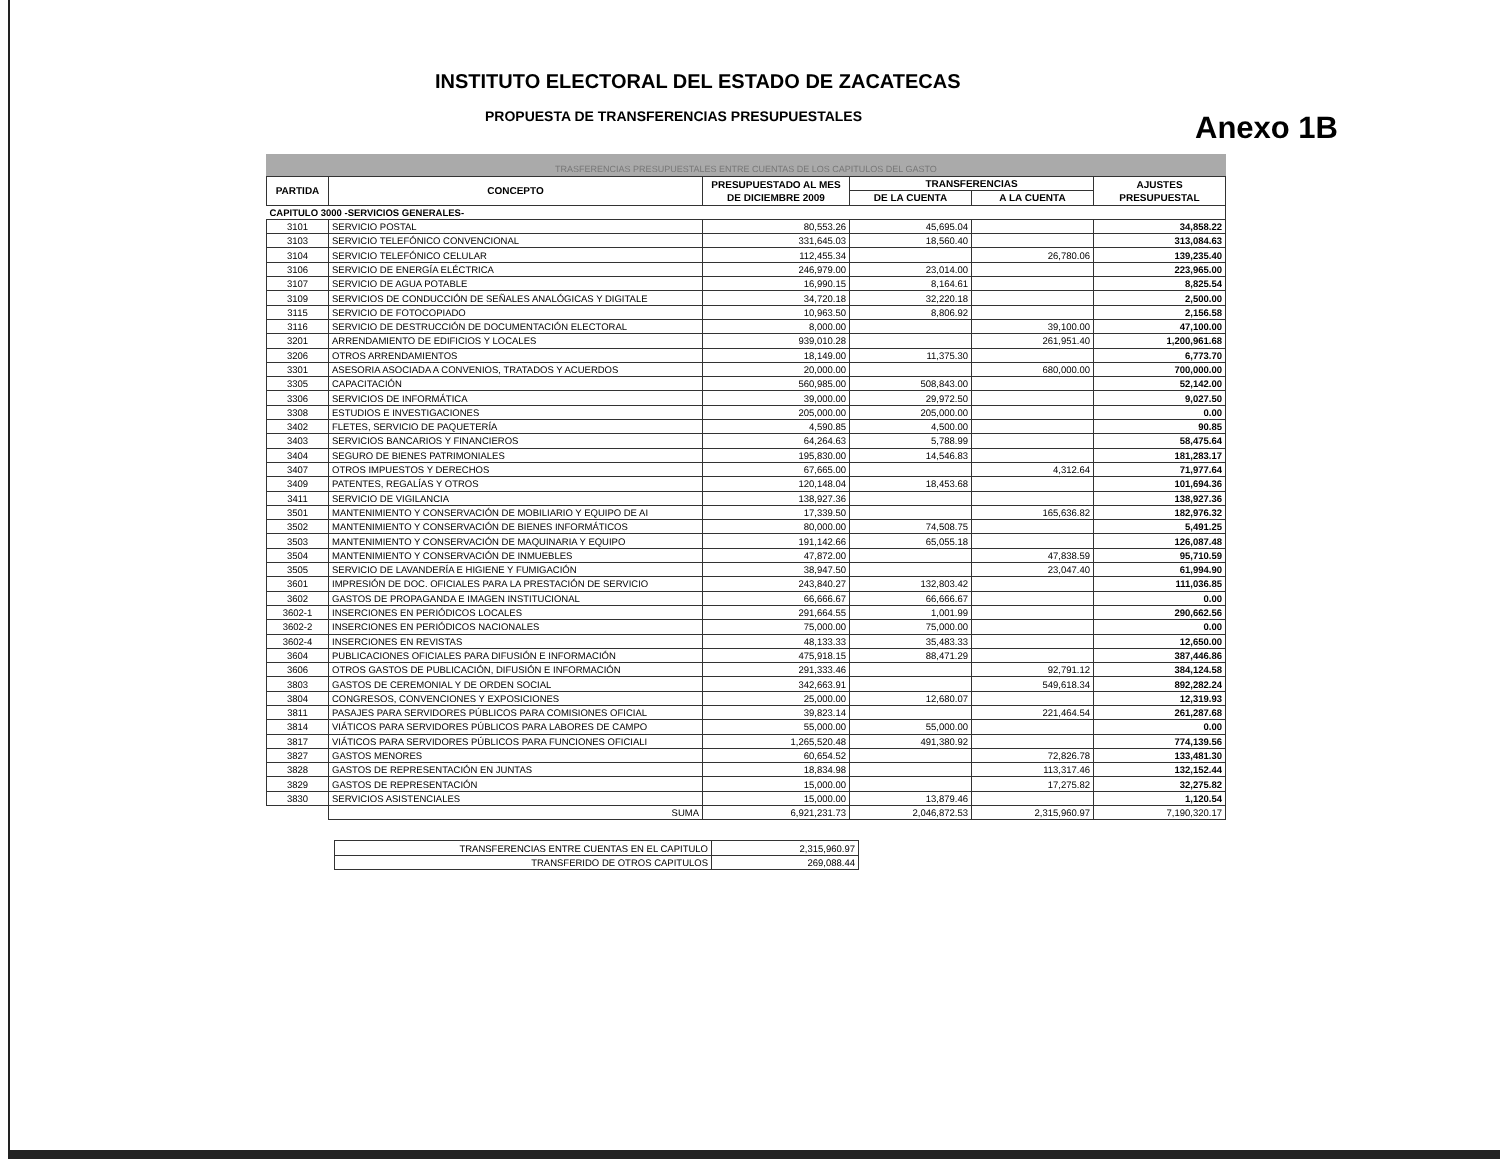INSTITUTO ELECTORAL DEL ESTADO DE ZACATECAS
PROPUESTA DE TRANSFERENCIAS PRESUPUESTALES
Anexo 1B
TRASFERENCIAS PRESUPUESTALES ENTRE CUENTAS DE LOS CAPITULOS DEL GASTO
| PARTIDA | CONCEPTO | PRESUPUESTADO AL MES DE DICIEMBRE 2009 | TRANSFERENCIAS | | AJUSTES PRESUPUESTAL |
| --- | --- | --- | --- | --- | --- |
| | | | DE LA CUENTA | A LA CUENTA | |
| CAPITULO 3000 -SERVICIOS GENERALES- | | | | | |
| 3101 | SERVICIO POSTAL | 80,553.26 | 45,695.04 | | 34,858.22 |
| 3103 | SERVICIO TELEFÓNICO CONVENCIONAL | 331,645.03 | 18,560.40 | | 313,084.63 |
| 3104 | SERVICIO TELEFÓNICO CELULAR | 112,455.34 | | 26,780.06 | 139,235.40 |
| 3106 | SERVICIO DE ENERGÍA ELÉCTRICA | 246,979.00 | 23,014.00 | | 223,965.00 |
| 3107 | SERVICIO DE AGUA POTABLE | 16,990.15 | 8,164.61 | | 8,825.54 |
| 3109 | SERVICIOS DE CONDUCCIÓN DE SEÑALES ANALÓGICAS Y DIGITALE | 34,720.18 | 32,220.18 | | 2,500.00 |
| 3115 | SERVICIO DE FOTOCOPIADO | 10,963.50 | 8,806.92 | | 2,156.58 |
| 3116 | SERVICIO DE DESTRUCCIÓN DE DOCUMENTACIÓN ELECTORAL | 8,000.00 | | 39,100.00 | 47,100.00 |
| 3201 | ARRENDAMIENTO DE EDIFICIOS Y LOCALES | 939,010.28 | | 261,951.40 | 1,200,961.68 |
| 3206 | OTROS ARRENDAMIENTOS | 18,149.00 | 11,375.30 | | 6,773.70 |
| 3301 | ASESORIA ASOCIADA A CONVENIOS, TRATADOS Y ACUERDOS | 20,000.00 | | 680,000.00 | 700,000.00 |
| 3305 | CAPACITACIÓN | 560,985.00 | 508,843.00 | | 52,142.00 |
| 3306 | SERVICIOS DE INFORMÁTICA | 39,000.00 | 29,972.50 | | 9,027.50 |
| 3308 | ESTUDIOS E INVESTIGACIONES | 205,000.00 | 205,000.00 | | 0.00 |
| 3402 | FLETES, SERVICIO DE PAQUETERÍA | 4,590.85 | 4,500.00 | | 90.85 |
| 3403 | SERVICIOS BANCARIOS Y FINANCIEROS | 64,264.63 | 5,788.99 | | 58,475.64 |
| 3404 | SEGURO DE BIENES PATRIMONIALES | 195,830.00 | 14,546.83 | | 181,283.17 |
| 3407 | OTROS IMPUESTOS Y DERECHOS | 67,665.00 | | 4,312.64 | 71,977.64 |
| 3409 | PATENTES, REGALÍAS Y OTROS | 120,148.04 | 18,453.68 | | 101,694.36 |
| 3411 | SERVICIO DE VIGILANCIA | 138,927.36 | | | 138,927.36 |
| 3501 | MANTENIMIENTO Y CONSERVACIÓN DE MOBILIARIO Y EQUIPO DE AI | 17,339.50 | | 165,636.82 | 182,976.32 |
| 3502 | MANTENIMIENTO Y CONSERVACIÓN DE BIENES INFORMÁTICOS | 80,000.00 | 74,508.75 | | 5,491.25 |
| 3503 | MANTENIMIENTO Y CONSERVACIÓN DE MAQUINARIA Y EQUIPO | 191,142.66 | 65,055.18 | | 126,087.48 |
| 3504 | MANTENIMIENTO Y CONSERVACIÓN DE INMUEBLES | 47,872.00 | | 47,838.59 | 95,710.59 |
| 3505 | SERVICIO DE LAVANDERÍA E HIGIENE Y FUMIGACIÓN | 38,947.50 | | 23,047.40 | 61,994.90 |
| 3601 | IMPRESIÓN DE DOC. OFICIALES PARA LA PRESTACIÓN DE SERVICIO | 243,840.27 | 132,803.42 | | 111,036.85 |
| 3602 | GASTOS DE PROPAGANDA E IMAGEN INSTITUCIONAL | 66,666.67 | 66,666.67 | | 0.00 |
| 3602-1 | INSERCIONES EN PERIÓDICOS LOCALES | 291,664.55 | 1,001.99 | | 290,662.56 |
| 3602-2 | INSERCIONES EN PERIÓDICOS NACIONALES | 75,000.00 | 75,000.00 | | 0.00 |
| 3602-4 | INSERCIONES EN REVISTAS | 48,133.33 | 35,483.33 | | 12,650.00 |
| 3604 | PUBLICACIONES OFICIALES PARA DIFUSIÓN E INFORMACIÓN | 475,918.15 | 88,471.29 | | 387,446.86 |
| 3606 | OTROS GASTOS DE PUBLICACIÓN, DIFUSIÓN E INFORMACIÓN | 291,333.46 | | 92,791.12 | 384,124.58 |
| 3803 | GASTOS DE CEREMONIAL Y DE ORDEN SOCIAL | 342,663.91 | | 549,618.34 | 892,282.24 |
| 3804 | CONGRESOS, CONVENCIONES Y EXPOSICIONES | 25,000.00 | 12,680.07 | | 12,319.93 |
| 3811 | PASAJES PARA SERVIDORES PÚBLICOS PARA COMISIONES OFICIAL | 39,823.14 | | 221,464.54 | 261,287.68 |
| 3814 | VIÁTICOS PARA SERVIDORES PÚBLICOS PARA LABORES DE CAMPO | 55,000.00 | 55,000.00 | | 0.00 |
| 3817 | VIÁTICOS PARA SERVIDORES PÚBLICOS PARA FUNCIONES OFICIALI | 1,265,520.48 | 491,380.92 | | 774,139.56 |
| 3827 | GASTOS MENORES | 60,654.52 | | 72,826.78 | 133,481.30 |
| 3828 | GASTOS DE REPRESENTACIÓN EN JUNTAS | 18,834.98 | | 113,317.46 | 132,152.44 |
| 3829 | GASTOS DE REPRESENTACIÓN | 15,000.00 | | 17,275.82 | 32,275.82 |
| 3830 | SERVICIOS ASISTENCIALES | 15,000.00 | 13,879.46 | | 1,120.54 |
| | SUMA | 6,921,231.73 | 2,046,872.53 | 2,315,960.97 | 7,190,320.17 |
| TRANSFERENCIAS ENTRE CUENTAS EN EL CAPITULO | 2,315,960.97 |
| TRANSFERIDO DE OTROS CAPITULOS | 269,088.44 |